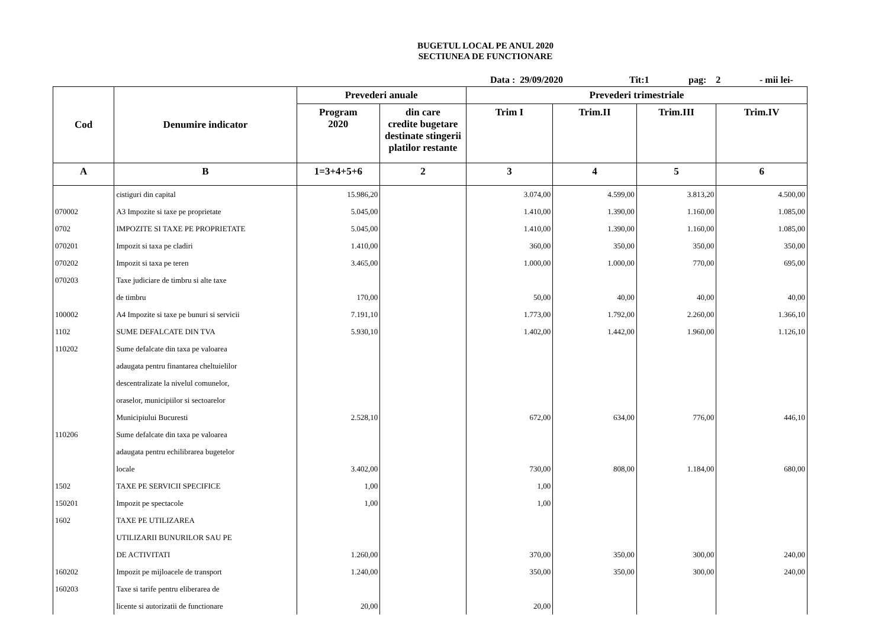BUGETUL LOCAL PE ANUL 2020
SECTIUNEA DE FUNCTIONARE
Data : 29/09/2020 Tit:1 pag: 2 - mii lei-
| Cod | Denumire indicator | Prevederi anuale | | Prevederi trimestriale | | | |
| --- | --- | --- | --- | --- | --- | --- | --- |
| | | Program 2020 | din care credite bugetare destinate stingerii platilor restante | Trim I | Trim.II | Trim.III | Trim.IV |
| A | B | 1=3+4+5+6 | 2 | 3 | 4 | 5 | 6 |
| | cistiguri din capital | 15.986,20 | | 3.074,00 | 4.599,00 | 3.813,20 | 4.500,00 |
| 070002 | A3 Impozite si taxe pe proprietate | 5.045,00 | | 1.410,00 | 1.390,00 | 1.160,00 | 1.085,00 |
| 0702 | IMPOZITE SI TAXE PE PROPRIETATE | 5.045,00 | | 1.410,00 | 1.390,00 | 1.160,00 | 1.085,00 |
| 070201 | Impozit si taxa pe cladiri | 1.410,00 | | 360,00 | 350,00 | 350,00 | 350,00 |
| 070202 | Impozit si taxa pe teren | 3.465,00 | | 1.000,00 | 1.000,00 | 770,00 | 695,00 |
| 070203 | Taxe judiciare de timbru si alte taxe | | | | | | |
| | de timbru | 170,00 | | 50,00 | 40,00 | 40,00 | 40,00 |
| 100002 | A4 Impozite si taxe pe bunuri si servicii | 7.191,10 | | 1.773,00 | 1.792,00 | 2.260,00 | 1.366,10 |
| 1102 | SUME DEFALCATE DIN TVA | 5.930,10 | | 1.402,00 | 1.442,00 | 1.960,00 | 1.126,10 |
| 110202 | Sume defalcate din taxa pe valoarea | | | | | | |
| | adaugata pentru finantarea cheltuielilor | | | | | | |
| | descentralizate la nivelul comunelor, | | | | | | |
| | oraselor, municipiilor si sectoarelor | | | | | | |
| | Municipiului Bucuresti | 2.528,10 | | 672,00 | 634,00 | 776,00 | 446,10 |
| 110206 | Sume defalcate din taxa pe valoarea | | | | | | |
| | adaugata pentru echilibrarea bugetelor | | | | | | |
| | locale | 3.402,00 | | 730,00 | 808,00 | 1.184,00 | 680,00 |
| 1502 | TAXE PE SERVICII SPECIFICE | 1,00 | | 1,00 | | | |
| 150201 | Impozit pe spectacole | 1,00 | | 1,00 | | | |
| 1602 | TAXE PE UTILIZAREA | | | | | | |
| | UTILIZARII BUNURILOR SAU PE | | | | | | |
| | DE ACTIVITATI | 1.260,00 | | 370,00 | 350,00 | 300,00 | 240,00 |
| 160202 | Impozit pe mijloacele de transport | 1.240,00 | | 350,00 | 350,00 | 300,00 | 240,00 |
| 160203 | Taxe si tarife pentru eliberarea de | | | | | | |
| | licente si autorizatii de functionare | 20,00 | | 20,00 | | | |